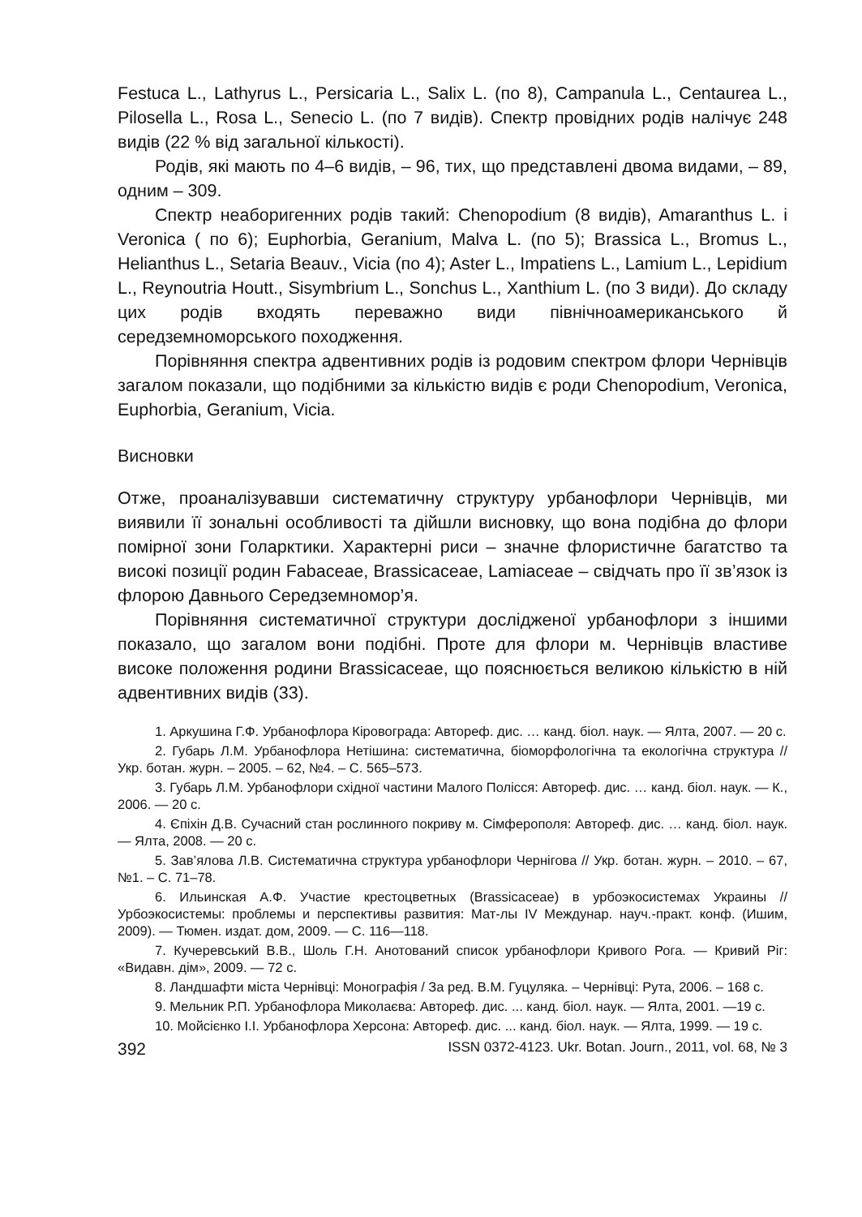Festuca L., Lathyrus L., Persicaria L., Salix L. (по 8), Campanula L., Centaurea L., Pilosella L., Rosa L., Senecio L. (по 7 видів). Спектр провідних родів налічує 248 видів (22 % від загальної кількості).
Родів, які мають по 4–6 видів, – 96, тих, що представлені двома видами, – 89, одним – 309.
Спектр неаборигенних родів такий: Chenopodium (8 видів), Amaranthus L. і Veronica ( по 6); Euphorbia, Geranium, Malva L. (по 5); Brassica L., Bromus L., Helianthus L., Setaria Beauv., Vicia (по 4); Aster L., Impatiens L., Lamium L., Lepidium L., Reynoutria Houtt., Sisymbrium L., Sonchus L., Xanthium L. (по 3 види). До складу цих родів входять переважно види північноамериканського й середземноморського походження.
Порівняння спектра адвентивних родів із родовим спектром флори Чернівців загалом показали, що подібними за кількістю видів є роди Chenopodium, Veronica, Euphorbia, Geranium, Vicia.
Висновки
Отже, проаналізувавши систематичну структуру урбанофлори Чернівців, ми виявили її зональні особливості та дійшли висновку, що вона подібна до флори помірної зони Голарктики. Характерні риси – значне флористичне багатство та високі позиції родин Fabaceae, Brassicaceae, Lamiaceae – свідчать про її зв’язок із флорою Давнього Середземномор’я.
Порівняння систематичної структури дослідженої урбанофлори з іншими показало, що загалом вони подібні. Проте для флори м. Чернівців властиве високе положення родини Brassicaceae, що пояснюється великою кількістю в ній адвентивних видів (33).
1. Аркушина Г.Ф. Урбанофлора Кіровограда: Автореф. дис. … канд. біол. наук. — Ялта, 2007. — 20 с.
2. Губарь Л.М. Урбанофлора Нетішина: систематична, біоморфологічна та екологічна структура // Укр. ботан. журн. – 2005. – 62, №4. – С. 565–573.
3. Губарь Л.М. Урбанофлори східної частини Малого Полісся: Автореф. дис. … канд. біол. наук. — К., 2006. — 20 с.
4. Єпіхін Д.В. Сучасний стан рослинного покриву м. Сімферополя: Автореф. дис. … канд. біол. наук. — Ялта, 2008. — 20 с.
5. Зав’ялова Л.В. Систематична структура урбанофлори Чернігова // Укр. ботан. журн. – 2010. – 67, №1. – С. 71–78.
6. Ильинская А.Ф. Участие крестоцветных (Brassicaceae) в урбоэкосистемах Украины // Урбоэкосистемы: проблемы и перспективы развития: Мат-лы IV Междунар. науч.-практ. конф. (Ишим, 2009). — Тюмен. издат. дом, 2009. — С. 116—118.
7. Кучеревський В.В., Шоль Г.Н. Анотований список урбанофлори Кривого Рога. — Кривий Ріг: «Видавн. дім», 2009. — 72 с.
8. Ландшафти міста Чернівці: Монографія / За ред. В.М. Гуцуляка. – Чернівці: Рута, 2006. – 168 с.
9. Мельник Р.П. Урбанофлора Миколаєва: Автореф. дис. ... канд. біол. наук. — Ялта, 2001. —19 с.
10. Мойсієнко І.І. Урбанофлора Херсона: Автореф. дис. ... канд. біол. наук. — Ялта, 1999. — 19 с.
392 ISSN 0372-4123. Ukr. Botan. Journ., 2011, vol. 68, № 3